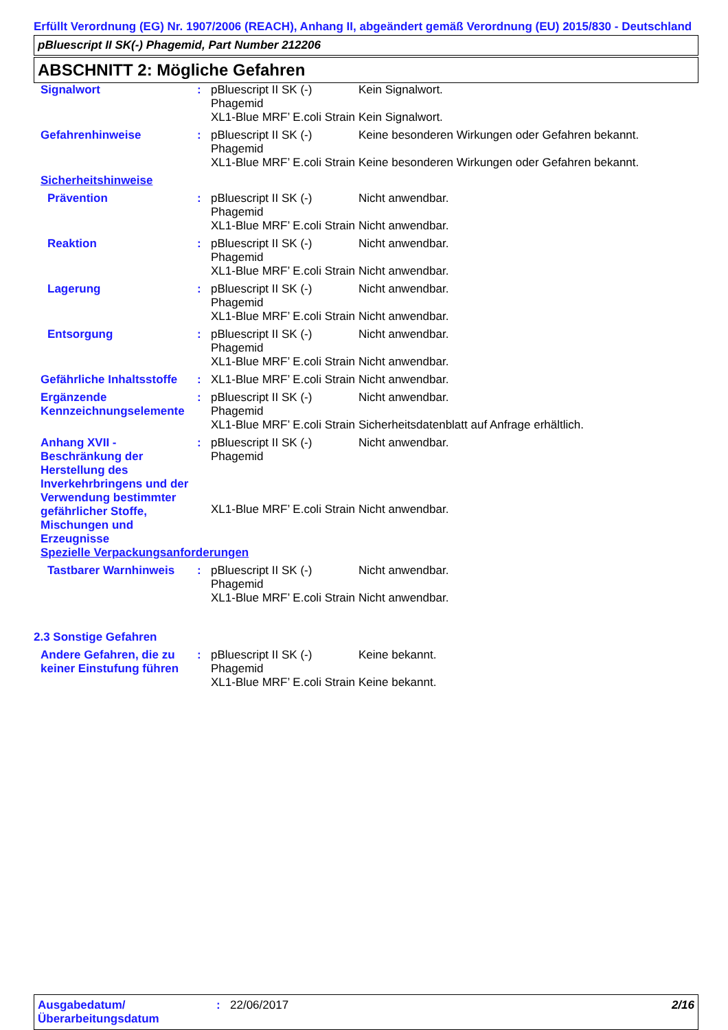Erfüllt Verordnung (EG) Nr. 1907/2006 (REACH), Anhang II, abgeändert gemäß Verordnung (EU) 2015/830 - Deutschland
pBluescript II SK(-) Phagemid, Part Number 212206
ABSCHNITT 2: Mögliche Gefahren
| Signalwort | : | pBluescript II SK (-) Phagemid | Kein Signalwort. |
| | | XL1-Blue MRF’ E.coli Strain | Kein Signalwort. |
| Gefahrenhinweise | : | pBluescript II SK (-) Phagemid | Keine besonderen Wirkungen oder Gefahren bekannt. |
| | | XL1-Blue MRF’ E.coli Strain | Keine besonderen Wirkungen oder Gefahren bekannt. |
| Sicherheitshinweise | | | |
| Prävention | : | pBluescript II SK (-) Phagemid | Nicht anwendbar. |
| | | XL1-Blue MRF’ E.coli Strain | Nicht anwendbar. |
| Reaktion | : | pBluescript II SK (-) Phagemid | Nicht anwendbar. |
| | | XL1-Blue MRF’ E.coli Strain | Nicht anwendbar. |
| Lagerung | : | pBluescript II SK (-) Phagemid | Nicht anwendbar. |
| | | XL1-Blue MRF’ E.coli Strain | Nicht anwendbar. |
| Entsorgung | : | pBluescript II SK (-) Phagemid | Nicht anwendbar. |
| | | XL1-Blue MRF’ E.coli Strain | Nicht anwendbar. |
| Gefährliche Inhaltsstoffe | : | XL1-Blue MRF’ E.coli Strain | Nicht anwendbar. |
| Ergänzende Kennzeichnungselemente | : | pBluescript II SK (-) Phagemid | Nicht anwendbar. |
| | | XL1-Blue MRF’ E.coli Strain | Sicherheitsdatenblatt auf Anfrage erhältlich. |
| Anhang XVII - Beschränkung der Herstellung des Inverkehrbringens und der Verwendung bestimmter gefährlicher Stoffe, Mischungen und Erzeugnisse | : | pBluescript II SK (-) Phagemid | Nicht anwendbar. |
| | | XL1-Blue MRF’ E.coli Strain | Nicht anwendbar. |
| Spezielle Verpackungsanforderungen | | | |
| Tastbarer Warnhinweis | : | pBluescript II SK (-) Phagemid | Nicht anwendbar. |
| | | XL1-Blue MRF’ E.coli Strain | Nicht anwendbar. |
2.3 Sonstige Gefahren
| Andere Gefahren, die zu keiner Einstufung führen | : | pBluescript II SK (-) Phagemid | Keine bekannt. |
| | | XL1-Blue MRF’ E.coli Strain | Keine bekannt. |
| Ausgabedatum/ Überarbeitungsdatum | : | 22/06/2017 | 2/16 |